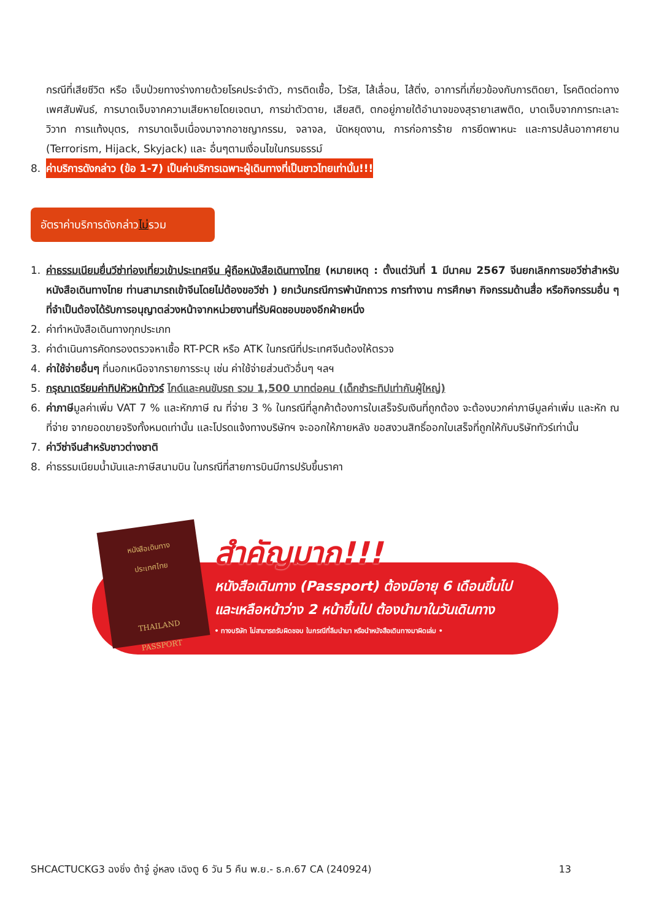กรณีที่เสียชีวิต หรือ เจ็บป่วยทางร่างกายด้วยโรคประจำตัว, การติดเชื้อ, ไวรัส, ไส้เลื่อน, ไส้ติ่ง, อาการที่เกี่ยวข้องกับการติดยา, โรคติดต่อทางเพศสัมพันธ์, การบาดเจ็บจากความเสียหายโดยเจตนา, การฆ่าตัวตาย, เสียสติ, ตกอยู่ภายใต้อำนาจของสุรายาเสพติด, บาดเจ็บจากการทะเลาะวิวาท การแท้งบุตร, การบาดเจ็บเนื่องมาจากอาชญากรรม, จลาจล, นัดหยุดงาน, การก่อการร้าย การยึดพาหนะ และการปล้นอากาศยาน (Terrorism, Hijack, Skyjack) และ อื่นๆตามเงื่อนไขในกรมธรรม์
8. ค่าบริการดังกล่าว (ข้อ 1-7) เป็นค่าบริการเฉพาะผู้เดินทางที่เป็นชาวไทยเท่านั้น!!!
อัตราค่าบริการดังกล่าวไม่รวม
1. ค่าธรรมเนียมยื่นวีซ่าท่องเที่ยวเข้าประเทศจีน ผู้ถือหนังสือเดินทางไทย (หมายเหตุ : ตั้งแต่วันที่ 1 มีนาคม 2567 จีนยกเลิกการขอวีซ่าสำหรับหนังสือเดินทางไทย ท่านสามารถเข้าจีนโดยไม่ต้องขอวีซ่า ) ยกเว้นกรณีการพำนักถาวร การทำงาน การศึกษา กิจกรรมด้านสื่อ หรือกิจกรรมอื่น ๆ ที่จำเป็นต้องได้รับการอนุญาตล่วงหน้าจากหน่วยงานที่รับผิดชอบของอีกฝ่ายหนึ่ง
2. ค่าทำหนังสือเดินทางทุกประเภท
3. ค่าดำเนินการคัดกรองตรวจหาเชื้อ RT-PCR หรือ ATK ในกรณีที่ประเทศจีนต้องให้ตรวจ
4. ค่าใช้จ่ายอื่นๆ ที่นอกเหนือจากรายการระบุ เช่น ค่าใช้จ่ายส่วนตัวอื่นๆ ฯลฯ
5. กรุณาเตรียมค่าทิปหัวหน้าทัวร์ ไกด์และคนขับรถ รวม 1,500 บาทต่อคน (เด็กชำระทิปเท่ากับผู้ใหญ่)
6. ค่าภาษีมูลค่าเพิ่ม VAT 7 % และหักภาษี ณ ที่จ่าย 3 % ในกรณีที่ลูกค้าต้องการใบเสร็จรับเงินที่ถูกต้อง จะต้องบวกค่าภาษีมูลค่าเพิ่ม และหัก ณ ที่จ่าย จากยอดขายจริงทั้งหมดเท่านั้น และโปรดแจ้งทางบริษัทฯ จะออกให้ภายหลัง ขอสงวนสิทธิ์ออกใบเสร็จที่ถูกให้กับบริษัททัวร์เท่านั้น
7. ค่าวีซ่าจีนสำหรับชาวต่างชาติ
8. ค่าธรรมเนียมน้ำมันและภาษีสนามบิน ในกรณีที่สายการบินมีการปรับขึ้นราคา
หนังสือเดินทาง
ประเทศไทย
THAILAND
PASSPORT
สำคัญมาก!!!
หนังสือเดินทาง (Passport) ต้องมีอายุ 6 เดือนขึ้นไป
และเหลือหน้าว่าง 2 หน้าขึ้นไป ต้องนำมาในวันเดินทาง
• ทางบริษัท ไม่สามารถรับผิดชอบ ในกรณีที่ลืมนำมา หรือนำหนังสือเดินทางมาผิดเล่ม •
SHCACTUCKG3 ฉงชิ่ง ต้าจู๋ อู่หลง เฉิงตู 6 วัน 5 คืน พ.ย.- ธ.ค.67 CA (240924) 13